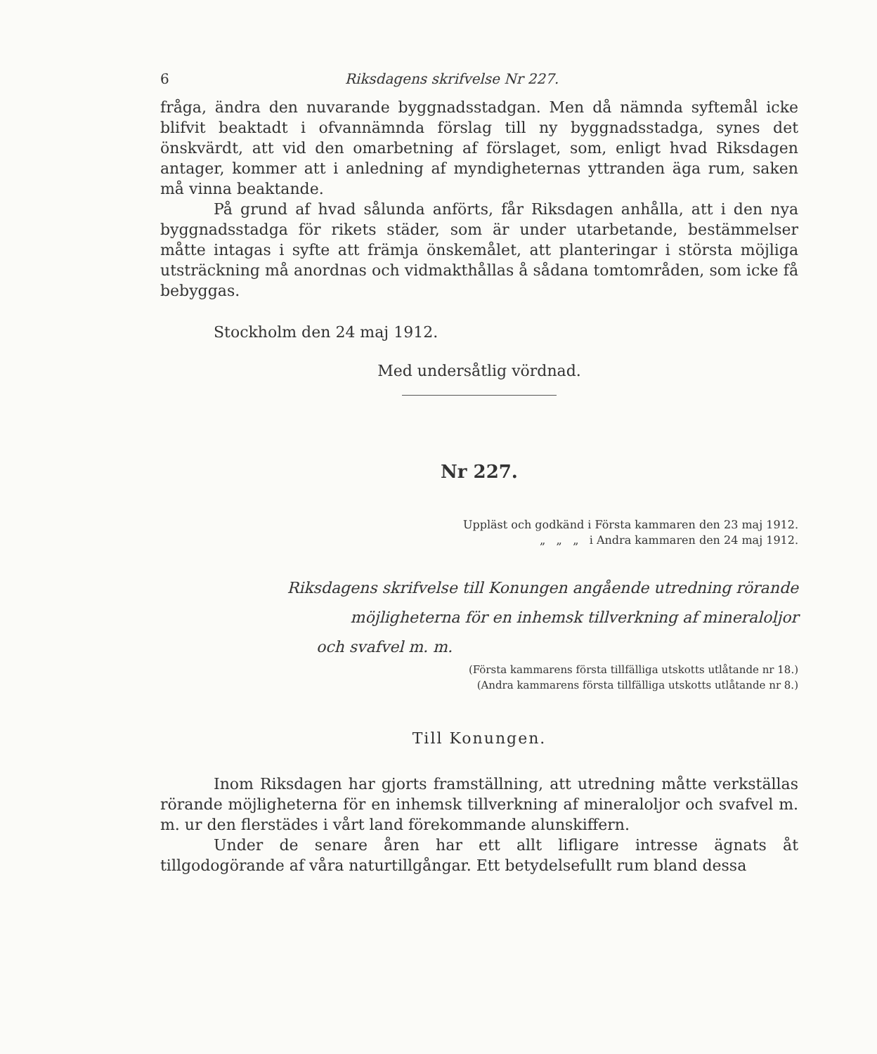6 Riksdagens skrifvelse Nr 227.
fråga, ändra den nuvarande byggnadsstadgan. Men då nämnda syftemål icke blifvit beaktadt i ofvannämnda förslag till ny byggnadsstadga, synes det önskvärdt, att vid den omarbetning af förslaget, som, enligt hvad Riksdagen antager, kommer att i anledning af myndigheternas yttranden äga rum, saken må vinna beaktande.
På grund af hvad sålunda anförts, får Riksdagen anhålla, att i den nya byggnadsstadga för rikets städer, som är under utarbetande, bestämmelser måtte intagas i syfte att främja önskemålet, att planteringar i största möjliga utsträckning må anordnas och vidmakthållas å sådana tomtområden, som icke få bebyggas.
Stockholm den 24 maj 1912.
Med undersåtlig vördnad.
Nr 227.
Uppläst och godkänd i Första kammaren den 23 maj 1912.
„ „ „ i Andra kammaren den 24 maj 1912.
Riksdagens skrifvelse till Konungen angående utredning rörande
möjligheterna för en inhemsk tillverkning af mineraloljor
och svafvel m. m.
(Första kammarens första tillfälliga utskotts utlåtande nr 18.)
(Andra kammarens första tillfälliga utskotts utlåtande nr 8.)
Till Konungen.
Inom Riksdagen har gjorts framställning, att utredning måtte verkställas rörande möjligheterna för en inhemsk tillverkning af mineraloljor och svafvel m. m. ur den flerstädes i vårt land förekommande alunskiffern.
Under de senare åren har ett allt lifligare intresse ägnats åt tillgodogörande af våra naturtillgångar. Ett betydelsefullt rum bland dessa